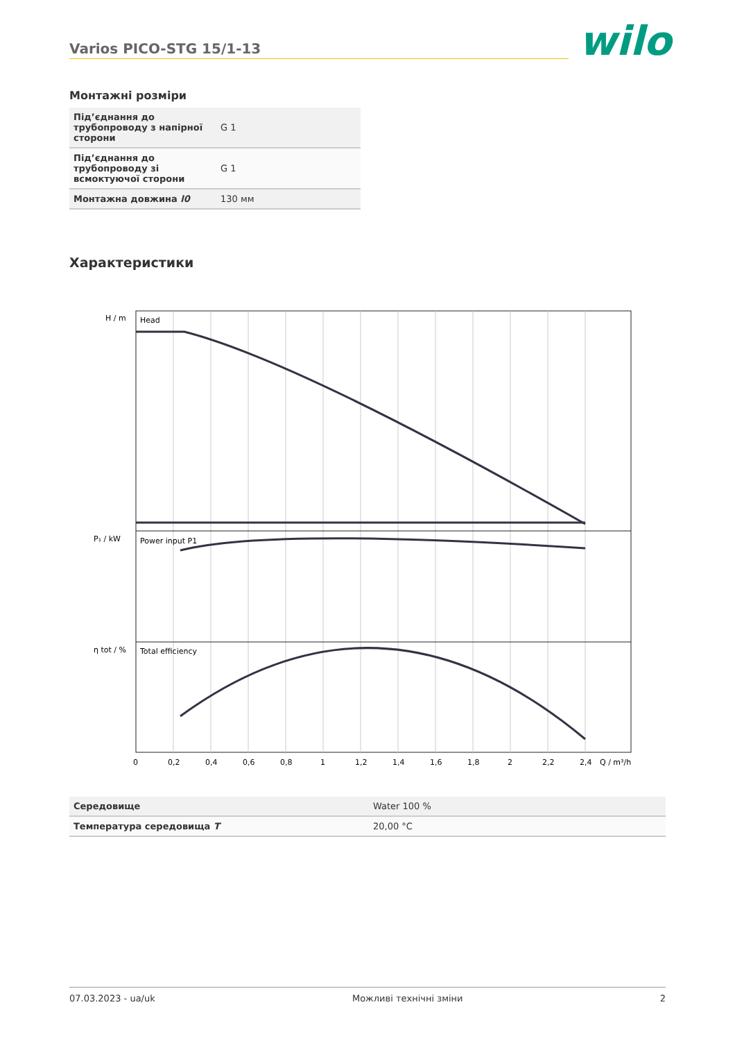Varios PICO-STG 15/1-13 wilo
Монтажні розміри
| Під’єднання до трубопроводу з напірної сторони | G 1 |
| Під’єднання до трубопроводу зі всмоктуючої сторони | G 1 |
| Монтажна довжина l0 | 130 мм |
Характеристики
Head
Power input P1
Total efficiency
H / m
P₁ / kW
η tot / %
0
0,2
0,4
0,6
0,8
1
1,2
1,4
1,6
1,8
2
2,2
2,4
Q / m³/h
| Середовище | Water 100 % |
| Температура середовища T | 20,00 °C |
07.03.2023 - ua/uk Можливі технічні зміни 2